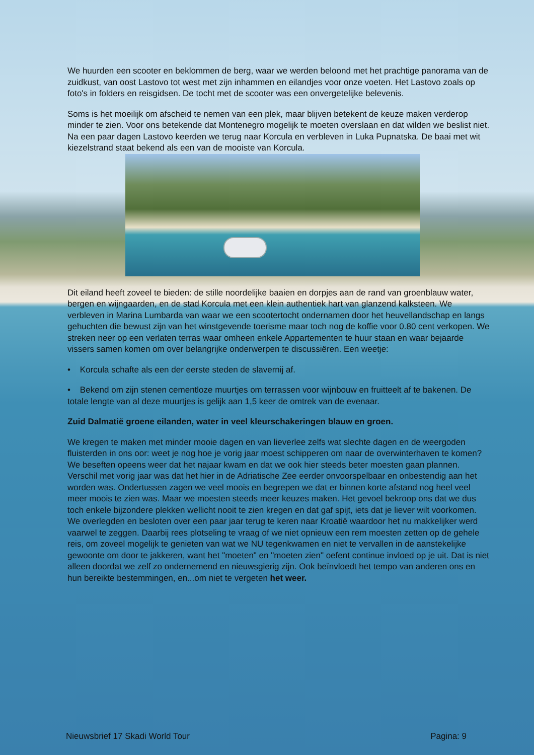We huurden een scooter en beklommen de berg, waar we werden beloond met het prachtige panorama van de zuidkust, van oost Lastovo tot west met zijn inhammen en eilandjes voor onze voeten. Het Lastovo zoals op foto's in folders en reisgidsen. De tocht met de scooter was een onvergetelijke belevenis.
Soms is het moeilijk om afscheid te nemen van een plek, maar blijven betekent de keuze maken verderop minder te zien. Voor ons betekende dat Montenegro mogelijk te moeten overslaan en dat wilden we beslist niet. Na een paar dagen Lastovo keerden we terug naar Korcula en verbleven in Luka Pupnatska. De baai met wit kiezelstrand staat bekend als een van de mooiste van Korcula.
Dit eiland heeft zoveel te bieden: de stille noordelijke baaien en dorpjes aan de rand van groenblauw water, bergen en wijngaarden, en de stad Korcula met een klein authentiek hart van glanzend kalksteen. We verbleven in Marina Lumbarda van waar we een scootertocht ondernamen door het heuvellandschap en langs gehuchten die bewust zijn van het winstgevende toerisme maar toch nog de koffie voor 0.80 cent verkopen. We streken neer op een verlaten terras waar omheen enkele Appartementen te huur staan en waar bejaarde vissers samen komen om over belangrijke onderwerpen te discussiëren. Een weetje:
• Korcula schafte als een der eerste steden de slavernij af.
• Bekend om zijn stenen cementloze muurtjes om terrassen voor wijnbouw en fruitteelt af te bakenen. De totale lengte van al deze muurtjes is gelijk aan 1,5 keer de omtrek van de evenaar.
Zuid Dalmatië groene eilanden, water in veel kleurschakeringen blauw en groen.
We kregen te maken met minder mooie dagen en van lieverlee zelfs wat slechte dagen en de weergoden fluisterden in ons oor: weet je nog hoe je vorig jaar moest schipperen om naar de overwinterhaven te komen? We beseften opeens weer dat het najaar kwam en dat we ook hier steeds beter moesten gaan plannen. Verschil met vorig jaar was dat het hier in de Adriatische Zee eerder onvoorspelbaar en onbestendig aan het worden was. Ondertussen zagen we veel moois en begrepen we dat er binnen korte afstand nog heel veel meer moois te zien was. Maar we moesten steeds meer keuzes maken. Het gevoel bekroop ons dat we dus toch enkele bijzondere plekken wellicht nooit te zien kregen en dat gaf spijt, iets dat je liever wilt voorkomen. We overlegden en besloten over een paar jaar terug te keren naar Kroatië waardoor het nu makkelijker werd vaarwel te zeggen. Daarbij rees plotseling te vraag of we niet opnieuw een rem moesten zetten op de gehele reis, om zoveel mogelijk te genieten van wat we NU tegenkwamen en niet te vervallen in de aanstekelijke gewoonte om door te jakkeren, want het "moeten" en "moeten zien" oefent continue invloed op je uit. Dat is niet alleen doordat we zelf zo ondernemend en nieuwsgierig zijn. Ook beïnvloedt het tempo van anderen ons en hun bereikte bestemmingen, en...om niet te vergeten het weer.
Nieuwsbrief 17 Skadi World Tour Pagina: 9